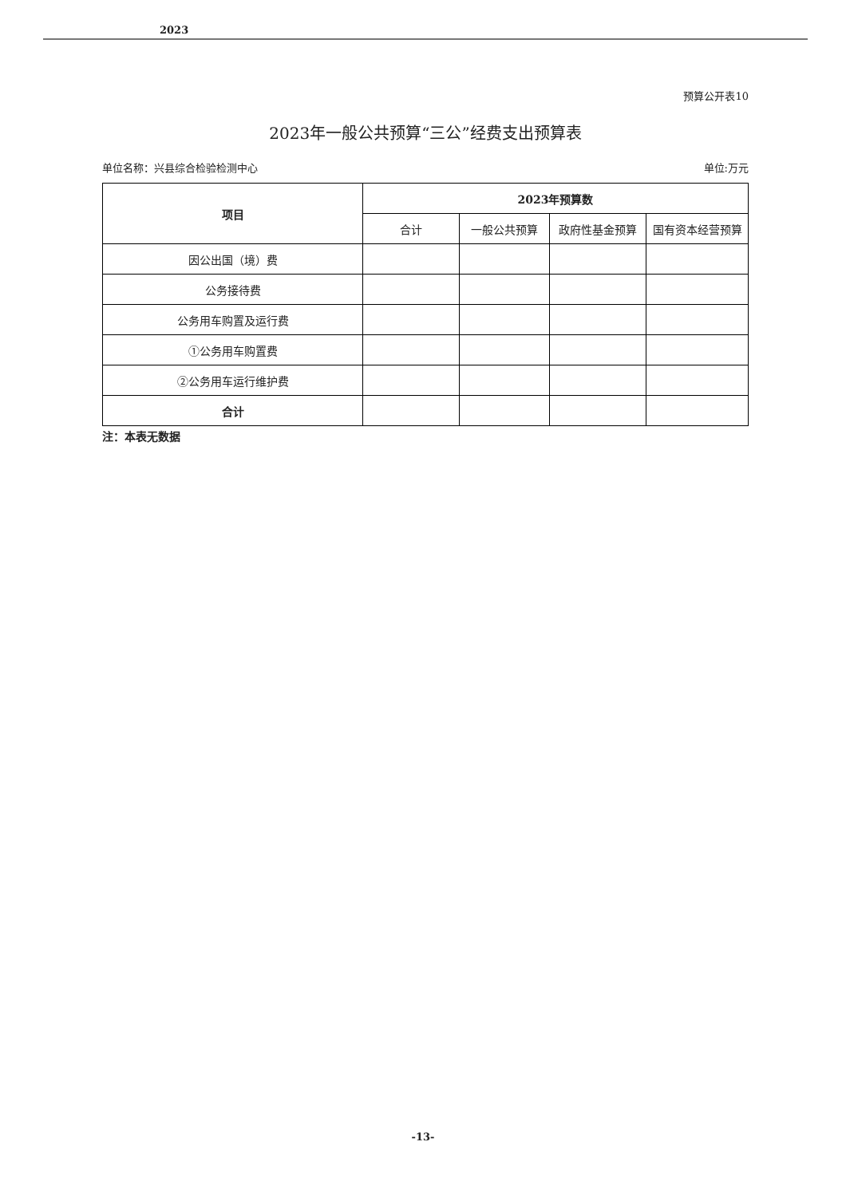2023
预算公开表10
2023年一般公共预算“三公”经费支出预算表
单位名称：兴县综合检验检测中心 单位:万元
| 项目 | 2023年预算数 | | | |
| --- | --- | --- | --- | --- |
| | 合计 | 一般公共预算 | 政府性基金预算 | 国有资本经营预算 |
| 因公出国（境）费 | | | | |
| 公务接待费 | | | | |
| 公务用车购置及运行费 | | | | |
| ①公务用车购置费 | | | | |
| ②公务用车运行维护费 | | | | |
| 合计 | | | | |
注：本表无数据
-13-